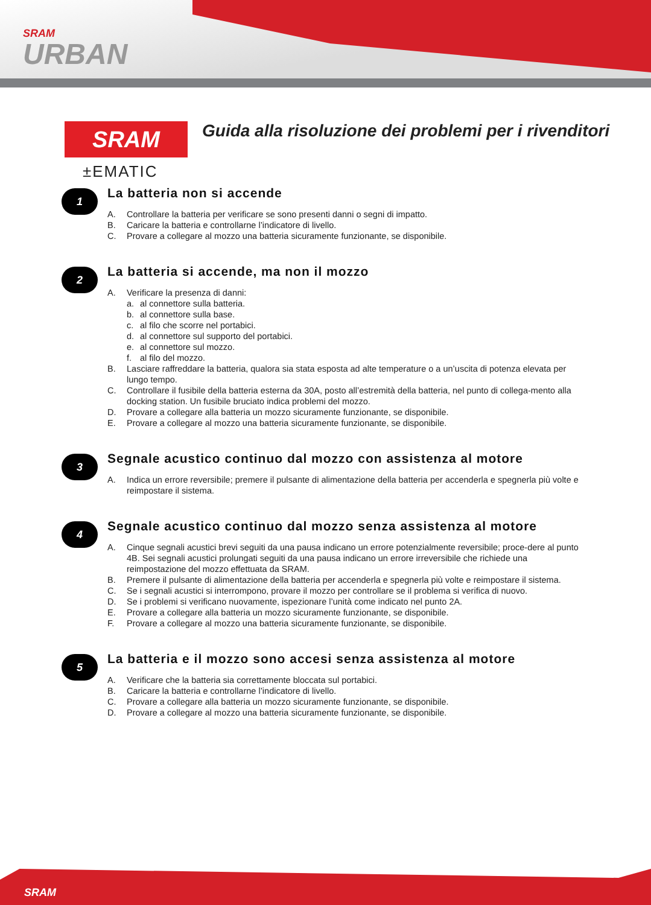SRAM
URBAN
SRAM
±EMATIC
Guida alla risoluzione dei problemi per i rivenditori
1
La batteria non si accende
A. Controllare la batteria per verificare se sono presenti danni o segni di impatto.
B. Caricare la batteria e controllarne l’indicatore di livello.
C. Provare a collegare al mozzo una batteria sicuramente funzionante, se disponibile.
2
La batteria si accende, ma non il mozzo
A. Verificare la presenza di danni:
a. al connettore sulla batteria.
b. al connettore sulla base.
c. al filo che scorre nel portabici.
d. al connettore sul supporto del portabici.
e. al connettore sul mozzo.
f. al filo del mozzo.
B. Lasciare raffreddare la batteria, qualora sia stata esposta ad alte temperature o a un’uscita di potenza elevata per lungo tempo.
C. Controllare il fusibile della batteria esterna da 30A, posto all’estremità della batteria, nel punto di collega-mento alla docking station. Un fusibile bruciato indica problemi del mozzo.
D. Provare a collegare alla batteria un mozzo sicuramente funzionante, se disponibile.
E. Provare a collegare al mozzo una batteria sicuramente funzionante, se disponibile.
3
Segnale acustico continuo dal mozzo con assistenza al motore
A. Indica un errore reversibile; premere il pulsante di alimentazione della batteria per accenderla e spegnerla più volte e reimpostare il sistema.
4
Segnale acustico continuo dal mozzo senza assistenza al motore
A. Cinque segnali acustici brevi seguiti da una pausa indicano un errore potenzialmente reversibile; proce-dere al punto 4B. Sei segnali acustici prolungati seguiti da una pausa indicano un errore irreversibile che richiede una reimpostazione del mozzo effettuata da SRAM.
B. Premere il pulsante di alimentazione della batteria per accenderla e spegnerla più volte e reimpostare il sistema.
C. Se i segnali acustici si interrompono, provare il mozzo per controllare se il problema si verifica di nuovo.
D. Se i problemi si verificano nuovamente, ispezionare l’unità come indicato nel punto 2A.
E. Provare a collegare alla batteria un mozzo sicuramente funzionante, se disponibile.
F. Provare a collegare al mozzo una batteria sicuramente funzionante, se disponibile.
5
La batteria e il mozzo sono accesi senza assistenza al motore
A. Verificare che la batteria sia correttamente bloccata sul portabici.
B. Caricare la batteria e controllarne l’indicatore di livello.
C. Provare a collegare alla batteria un mozzo sicuramente funzionante, se disponibile.
D. Provare a collegare al mozzo una batteria sicuramente funzionante, se disponibile.
SRAM